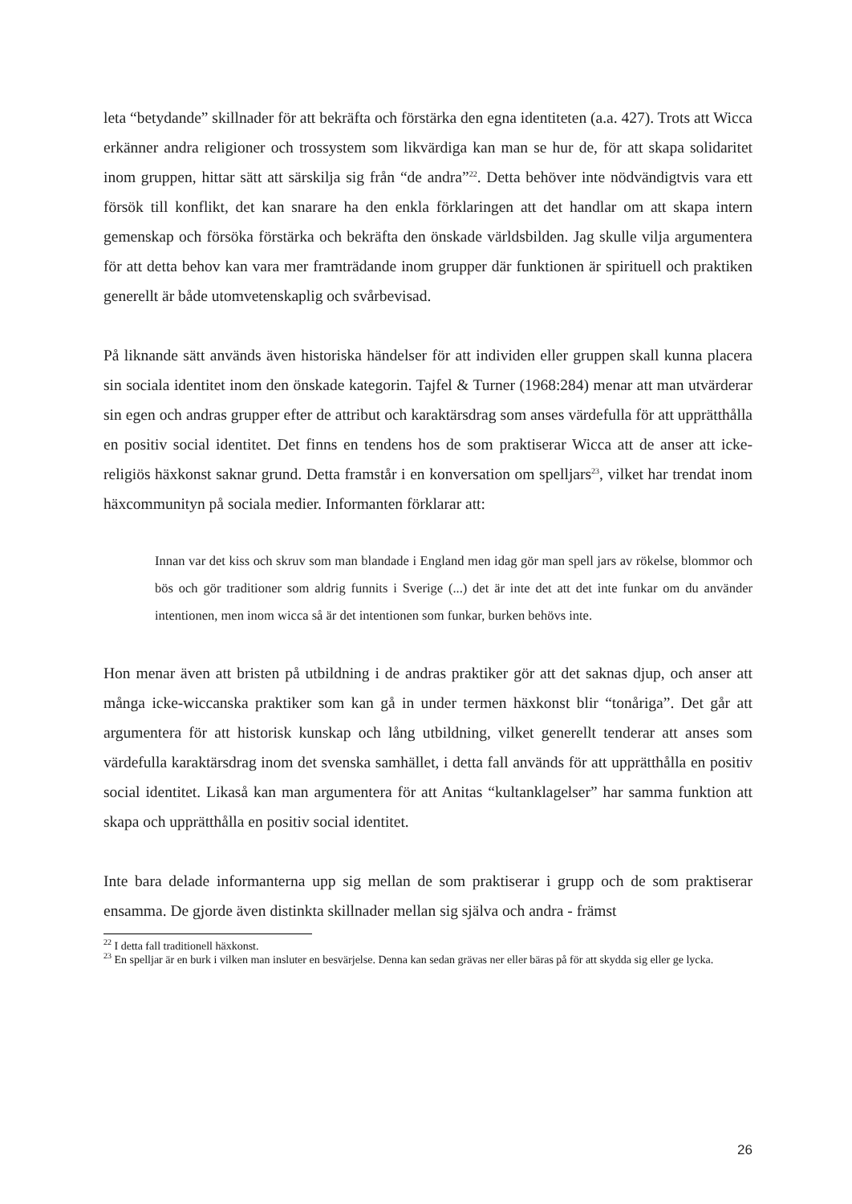leta “betydande” skillnader för att bekräfta och förstärka den egna identiteten (a.a. 427). Trots att Wicca erkänner andra religioner och trossystem som likvärdiga kan man se hur de, för att skapa solidaritet inom gruppen, hittar sätt att särskilja sig från “de andra”<sup>22</sup>. Detta behöver inte nödvändigtvis vara ett försök till konflikt, det kan snarare ha den enkla förklaringen att det handlar om att skapa intern gemenskap och försöka förstärka och bekräfta den önskade världsbilden. Jag skulle vilja argumentera för att detta behov kan vara mer framträdande inom grupper där funktionen är spirituell och praktiken generellt är både utomvetenskaplig och svårbevisad.
På liknande sätt används även historiska händelser för att individen eller gruppen skall kunna placera sin sociala identitet inom den önskade kategorin. Tajfel & Turner (1968:284) menar att man utvärderar sin egen och andras grupper efter de attribut och karaktärsdrag som anses värdefulla för att upprätthålla en positiv social identitet. Det finns en tendens hos de som praktiserar Wicca att de anser att icke-religiös häxkonst saknar grund. Detta framstår i en konversation om spelljars<sup>23</sup>, vilket har trendat inom häxcommunityn på sociala medier. Informanten förklarar att:
Innan var det kiss och skruv som man blandade i England men idag gör man spell jars av rökelse, blommor och bös och gör traditioner som aldrig funnits i Sverige (...) det är inte det att det inte funkar om du använder intentionen, men inom wicca så är det intentionen som funkar, burken behövs inte.
Hon menar även att bristen på utbildning i de andras praktiker gör att det saknas djup, och anser att många icke-wiccanska praktiker som kan gå in under termen häxkonst blir “tonåriga”. Det går att argumentera för att historisk kunskap och lång utbildning, vilket generellt tenderar att anses som värdefulla karaktärsdrag inom det svenska samhället, i detta fall används för att upprätthålla en positiv social identitet. Likaså kan man argumentera för att Anitas “kultanklagelser” har samma funktion att skapa och upprätthålla en positiv social identitet.
Inte bara delade informanterna upp sig mellan de som praktiserar i grupp och de som praktiserar ensamma. De gjorde även distinkta skillnader mellan sig själva och andra - främst
<sup>22</sup> I detta fall traditionell häxkonst.
<sup>23</sup> En spelljar är en burk i vilken man insluter en besvärjelse. Denna kan sedan grävas ner eller bäras på för att skydda sig eller ge lycka.
26